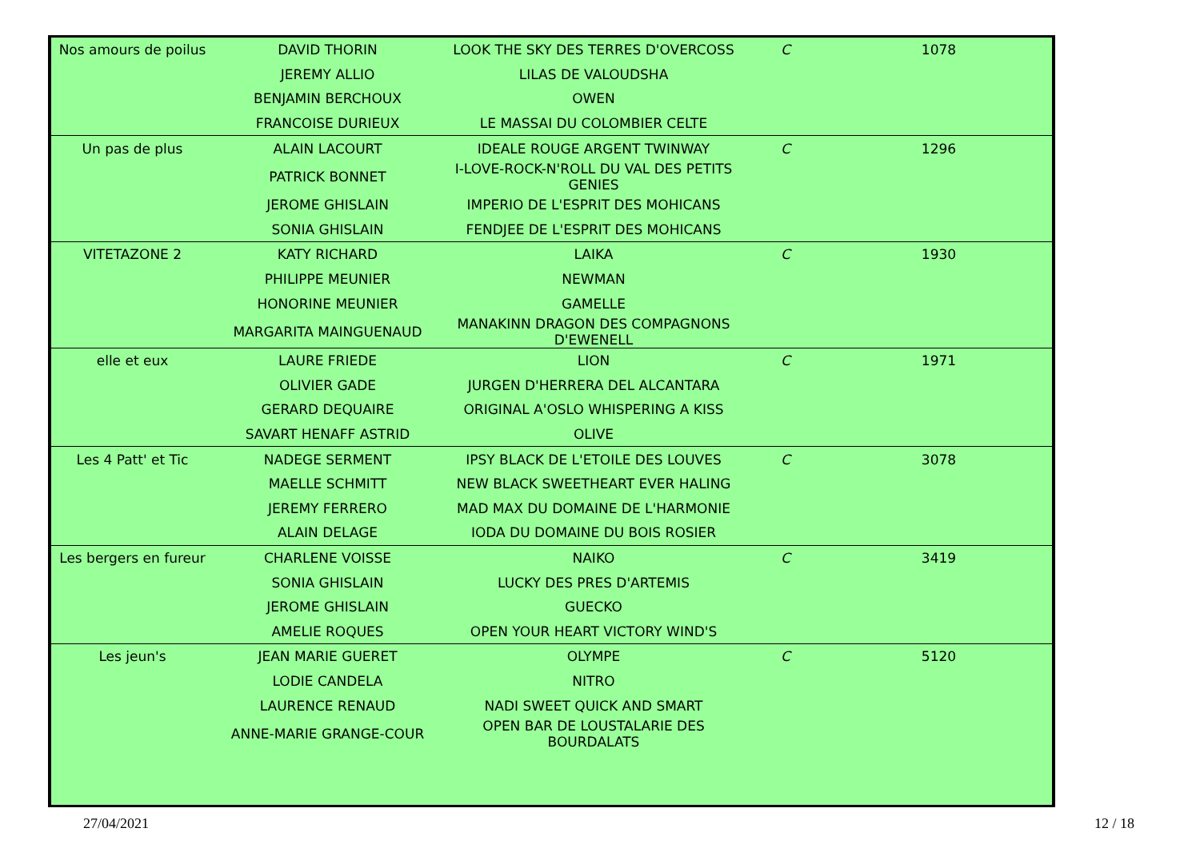| Nos amours de poilus | DAVID THORIN | LOOK THE SKY DES TERRES D'OVERCOSS | C | 1078 |
| | JEREMY ALLIO | LILAS DE VALOUDSHA | | |
| | BENJAMIN BERCHOUX | OWEN | | |
| | FRANCOISE DURIEUX | LE MASSAI DU COLOMBIER CELTE | | |
| Un pas de plus | ALAIN LACOURT | IDEALE ROUGE ARGENT TWINWAY | C | 1296 |
| | PATRICK BONNET | I-LOVE-ROCK-N'ROLL DU VAL DES PETITS GENIES | | |
| | JEROME GHISLAIN | IMPERIO DE L'ESPRIT DES MOHICANS | | |
| | SONIA GHISLAIN | FENDJEE DE L'ESPRIT DES MOHICANS | | |
| VITETAZONE 2 | KATY RICHARD | LAIKA | C | 1930 |
| | PHILIPPE MEUNIER | NEWMAN | | |
| | HONORINE MEUNIER | GAMELLE | | |
| | MARGARITA MAINGUENAUD | MANAKINN DRAGON DES COMPAGNONS D'EWENELL | | |
| elle et eux | LAURE FRIEDE | LION | C | 1971 |
| | OLIVIER GADE | JURGEN D'HERRERA DEL ALCANTARA | | |
| | GERARD DEQUAIRE | ORIGINAL A'OSLO WHISPERING A KISS | | |
| | SAVART HENAFF ASTRID | OLIVE | | |
| Les 4 Patt' et Tic | NADEGE SERMENT | IPSY BLACK DE L'ETOILE DES LOUVES | C | 3078 |
| | MAELLE SCHMITT | NEW BLACK SWEETHEART EVER HALING | | |
| | JEREMY FERRERO | MAD MAX DU DOMAINE DE L'HARMONIE | | |
| | ALAIN DELAGE | IODA DU DOMAINE DU BOIS ROSIER | | |
| Les bergers en fureur | CHARLENE VOISSE | NAIKO | C | 3419 |
| | SONIA GHISLAIN | LUCKY DES PRES D'ARTEMIS | | |
| | JEROME GHISLAIN | GUECKO | | |
| | AMELIE ROQUES | OPEN YOUR HEART VICTORY WIND'S | | |
| Les jeun's | JEAN MARIE GUERET | OLYMPE | C | 5120 |
| | LODIE CANDELA | NITRO | | |
| | LAURENCE RENAUD | NADI SWEET QUICK AND SMART | | |
| | ANNE-MARIE GRANGE-COUR | OPEN BAR DE LOUSTALARIE DES BOURDALATS | | |
27/04/2021 12 / 18